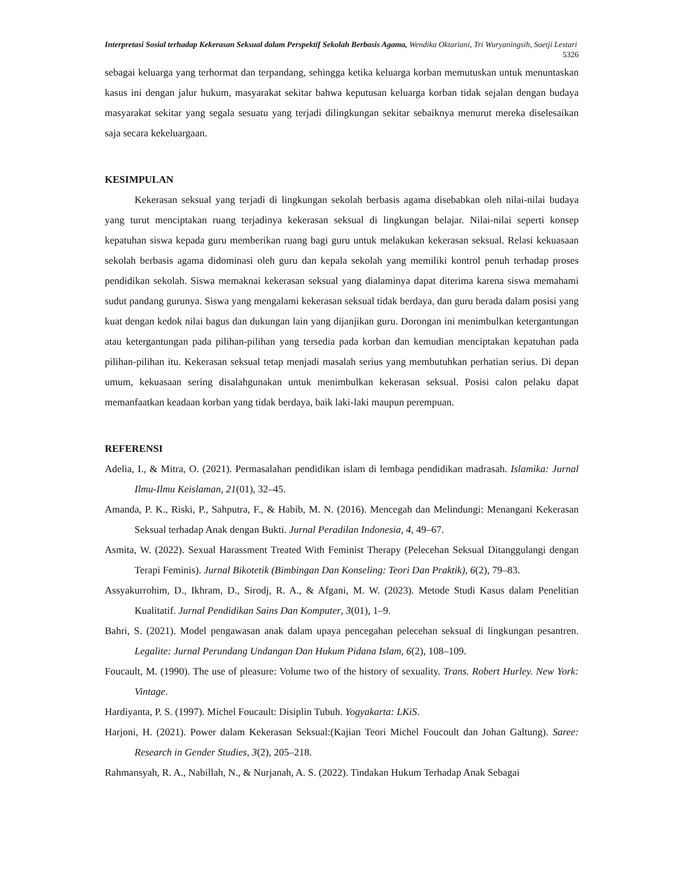Interpretasi Sosial terhadap Kekerasan Seksual dalam Perspektif Sekolah Berbasis Agama, Wendika Oktariani, Tri Wuryaningsih, Soetji Lestari 5326
sebagai keluarga yang terhormat dan terpandang, sehingga ketika keluarga korban memutuskan untuk menuntaskan kasus ini dengan jalur hukum, masyarakat sekitar bahwa keputusan keluarga korban tidak sejalan dengan budaya masyarakat sekitar yang segala sesuatu yang terjadi dilingkungan sekitar sebaiknya menurut mereka diselesaikan saja secara kekeluargaan.
KESIMPULAN
Kekerasan seksual yang terjadi di lingkungan sekolah berbasis agama disebabkan oleh nilai-nilai budaya yang turut menciptakan ruang terjadinya kekerasan seksual di lingkungan belajar. Nilai-nilai seperti konsep kepatuhan siswa kepada guru memberikan ruang bagi guru untuk melakukan kekerasan seksual. Relasi kekuasaan sekolah berbasis agama didominasi oleh guru dan kepala sekolah yang memiliki kontrol penuh terhadap proses pendidikan sekolah. Siswa memaknai kekerasan seksual yang dialaminya dapat diterima karena siswa memahami sudut pandang gurunya. Siswa yang mengalami kekerasan seksual tidak berdaya, dan guru berada dalam posisi yang kuat dengan kedok nilai bagus dan dukungan lain yang dijanjikan guru. Dorongan ini menimbulkan ketergantungan atau ketergantungan pada pilihan-pilihan yang tersedia pada korban dan kemudian menciptakan kepatuhan pada pilihan-pilihan itu. Kekerasan seksual tetap menjadi masalah serius yang membutuhkan perhatian serius. Di depan umum, kekuasaan sering disalahgunakan untuk menimbulkan kekerasan seksual. Posisi calon pelaku dapat memanfaatkan keadaan korban yang tidak berdaya, baik laki-laki maupun perempuan.
REFERENSI
Adelia, I., & Mitra, O. (2021). Permasalahan pendidikan islam di lembaga pendidikan madrasah. Islamika: Jurnal Ilmu-Ilmu Keislaman, 21(01), 32–45.
Amanda, P. K., Riski, P., Sahputra, F., & Habib, M. N. (2016). Mencegah dan Melindungi: Menangani Kekerasan Seksual terhadap Anak dengan Bukti. Jurnal Peradilan Indonesia, 4, 49–67.
Asmita, W. (2022). Sexual Harassment Treated With Feminist Therapy (Pelecehan Seksual Ditanggulangi dengan Terapi Feminis). Jurnal Bikotetik (Bimbingan Dan Konseling: Teori Dan Praktik), 6(2), 79–83.
Assyakurrohim, D., Ikhram, D., Sirodj, R. A., & Afgani, M. W. (2023). Metode Studi Kasus dalam Penelitian Kualitatif. Jurnal Pendidikan Sains Dan Komputer, 3(01), 1–9.
Bahri, S. (2021). Model pengawasan anak dalam upaya pencegahan pelecehan seksual di lingkungan pesantren. Legalite: Jurnal Perundang Undangan Dan Hukum Pidana Islam, 6(2), 108–109.
Foucault, M. (1990). The use of pleasure: Volume two of the history of sexuality. Trans. Robert Hurley. New York: Vintage.
Hardiyanta, P. S. (1997). Michel Foucault: Disiplin Tubuh. Yogyakarta: LKiS.
Harjoni, H. (2021). Power dalam Kekerasan Seksual:(Kajian Teori Michel Foucoult dan Johan Galtung). Saree: Research in Gender Studies, 3(2), 205–218.
Rahmansyah, R. A., Nabillah, N., & Nurjanah, A. S. (2022). Tindakan Hukum Terhadap Anak Sebagai